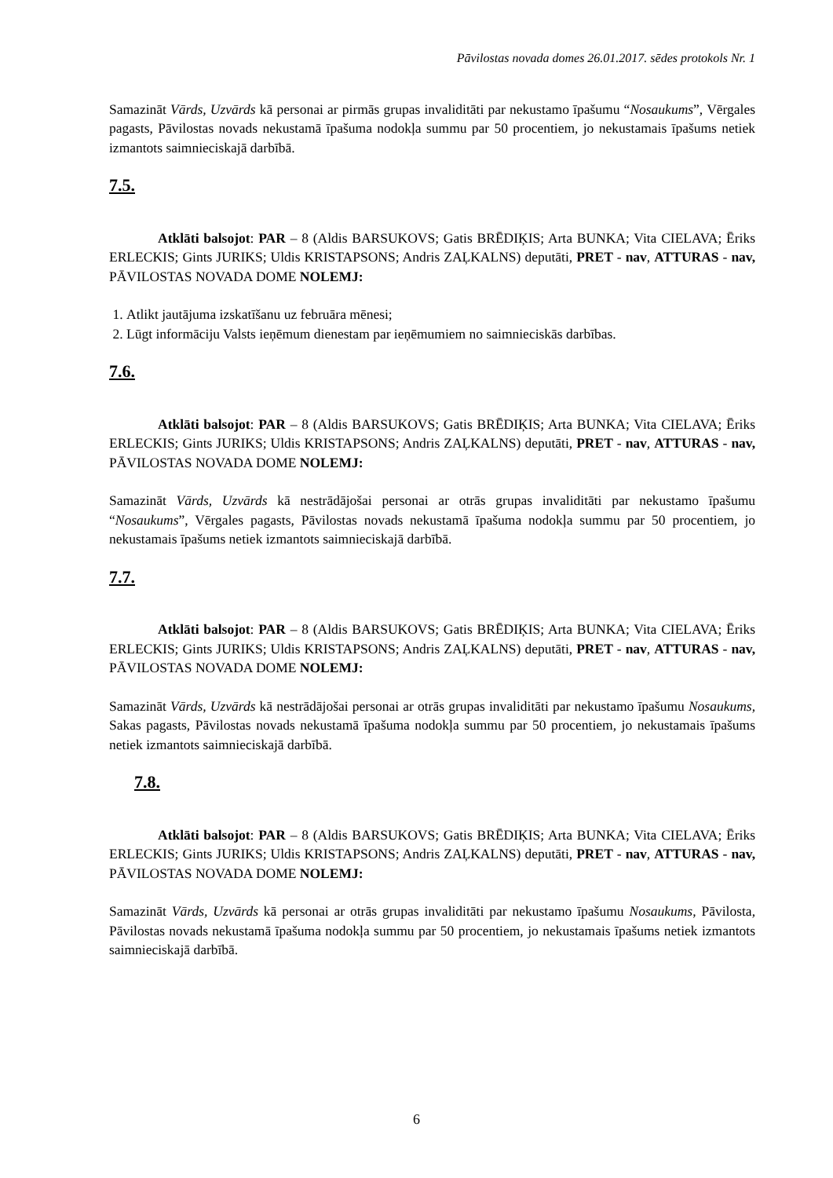Pāvilostas novada domes 26.01.2017. sēdes protokols Nr. 1
Samazināt Vārds, Uzvārds kā personai ar pirmās grupas invaliditāti par nekustamo īpašumu “Nosaukums”, Vērgales pagasts, Pāvilostas novads nekustamā īpašuma nodokļa summu par 50 procentiem, jo nekustamais īpašums netiek izmantots saimnieciskajā darbībā.
7.5.
Atklāti balsojot: PAR – 8 (Aldis BARSUKOVS; Gatis BRĒDIĶIS; Arta BUNKA; Vita CIELAVA; Ēriks ERLECKIS; Gints JURIKS; Uldis KRISTAPSONS; Andris ZAĻKALNS) deputāti, PRET - nav, ATTURAS - nav, PĀVILOSTAS NOVADA DOME NOLEMJ:
1. Atlikt jautājuma izskatīšanu uz februāra mēnesi;
2. Lūgt informāciju Valsts ieņēmum dienestam par ieņēmumiem no saimnieciskās darbības.
7.6.
Atklāti balsojot: PAR – 8 (Aldis BARSUKOVS; Gatis BRĒDIĶIS; Arta BUNKA; Vita CIELAVA; Ēriks ERLECKIS; Gints JURIKS; Uldis KRISTAPSONS; Andris ZAĻKALNS) deputāti, PRET - nav, ATTURAS - nav, PĀVILOSTAS NOVADA DOME NOLEMJ:
Samazināt Vārds, Uzvārds kā nestrādājošai personai ar otrās grupas invaliditāti par nekustamo īpašumu “Nosaukums”, Vērgales pagasts, Pāvilostas novads nekustamā īpašuma nodokļa summu par 50 procentiem, jo nekustamais īpašums netiek izmantots saimnieciskajā darbībā.
7.7.
Atklāti balsojot: PAR – 8 (Aldis BARSUKOVS; Gatis BRĒDIĶIS; Arta BUNKA; Vita CIELAVA; Ēriks ERLECKIS; Gints JURIKS; Uldis KRISTAPSONS; Andris ZAĻKALNS) deputāti, PRET - nav, ATTURAS - nav, PĀVILOSTAS NOVADA DOME NOLEMJ:
Samazināt Vārds, Uzvārds kā nestrādājošai personai ar otrās grupas invaliditāti par nekustamo īpašumu Nosaukums, Sakas pagasts, Pāvilostas novads nekustamā īpašuma nodokļa summu par 50 procentiem, jo nekustamais īpašums netiek izmantots saimnieciskajā darbībā.
7.8.
Atklāti balsojot: PAR – 8 (Aldis BARSUKOVS; Gatis BRĒDIĶIS; Arta BUNKA; Vita CIELAVA; Ēriks ERLECKIS; Gints JURIKS; Uldis KRISTAPSONS; Andris ZAĻKALNS) deputāti, PRET - nav, ATTURAS - nav, PĀVILOSTAS NOVADA DOME NOLEMJ:
Samazināt Vārds, Uzvārds kā personai ar otrās grupas invaliditāti par nekustamo īpašumu Nosaukums, Pāvilosta, Pāvilostas novads nekustamā īpašuma nodokļa summu par 50 procentiem, jo nekustamais īpašums netiek izmantots saimnieciskajā darbībā.
6